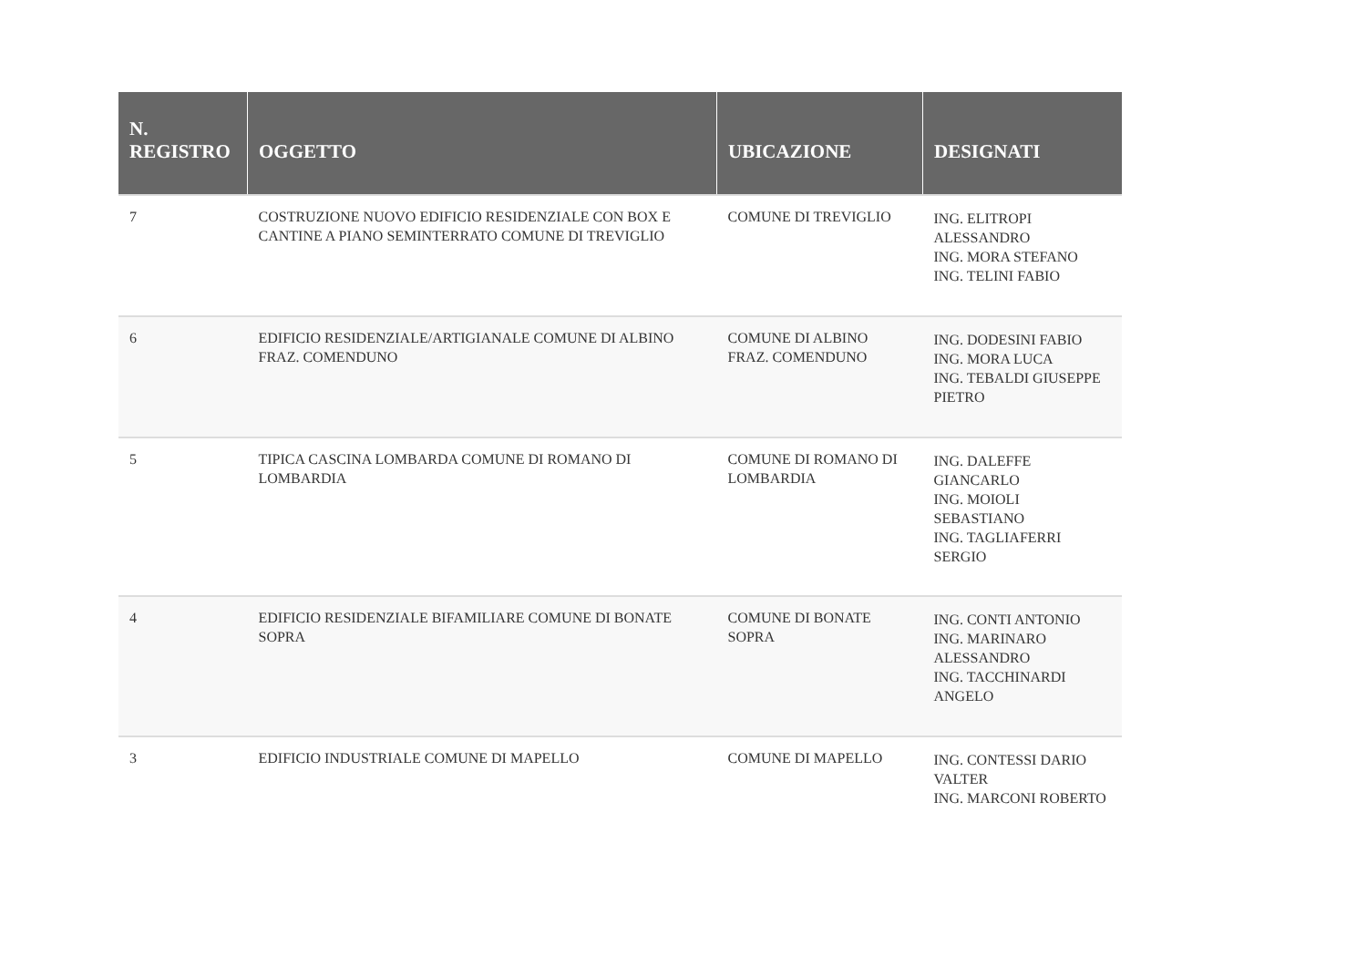| N. REGISTRO | OGGETTO | UBICAZIONE | DESIGNATI |
| --- | --- | --- | --- |
| 7 | COSTRUZIONE NUOVO EDIFICIO RESIDENZIALE CON BOX E CANTINE A PIANO SEMINTERRATO COMUNE DI TREVIGLIO | COMUNE DI TREVIGLIO | ING. ELITROPI ALESSANDRO ING. MORA STEFANO ING. TELINI FABIO |
| 6 | EDIFICIO RESIDENZIALE/ARTIGIANALE COMUNE DI ALBINO FRAZ. COMENDUNO | COMUNE DI ALBINO FRAZ. COMENDUNO | ING. DODESINI FABIO ING. MORA LUCA ING. TEBALDI GIUSEPPE PIETRO |
| 5 | TIPICA CASCINA LOMBARDA COMUNE DI ROMANO DI LOMBARDIA | COMUNE DI ROMANO DI LOMBARDIA | ING. DALEFFE GIANCARLO ING. MOIOLI SEBASTIANO ING. TAGLIAFERRI SERGIO |
| 4 | EDIFICIO RESIDENZIALE BIFAMILIARE COMUNE DI BONATE SOPRA | COMUNE DI BONATE SOPRA | ING. CONTI ANTONIO ING. MARINARO ALESSANDRO ING. TACCHINARDI ANGELO |
| 3 | EDIFICIO INDUSTRIALE COMUNE DI MAPELLO | COMUNE DI MAPELLO | ING. CONTESSI DARIO VALTER ING. MARCONI ROBERTO |